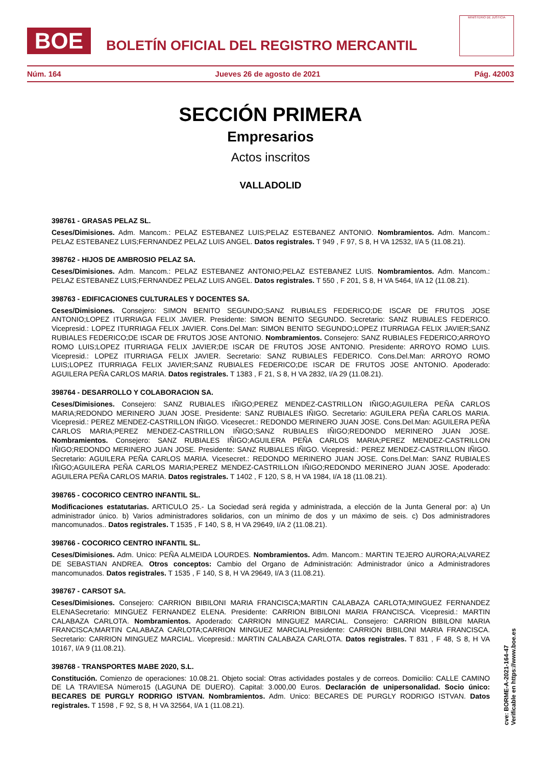BOE
BOLETÍN OFICIAL DEL REGISTRO MERCANTIL
MINISTERIO DE JUSTICIA
Núm. 164 Jueves 26 de agosto de 2021 Pág. 42003
SECCIÓN PRIMERA
Empresarios
Actos inscritos
VALLADOLID
398761 - GRASAS PELAZ SL.
Ceses/Dimisiones. Adm. Mancom.: PELAZ ESTEBANEZ LUIS;PELAZ ESTEBANEZ ANTONIO. Nombramientos. Adm. Mancom.: PELAZ ESTEBANEZ LUIS;FERNANDEZ PELAZ LUIS ANGEL. Datos registrales. T 949 , F 97, S 8, H VA 12532, I/A 5 (11.08.21).
398762 - HIJOS DE AMBROSIO PELAZ SA.
Ceses/Dimisiones. Adm. Mancom.: PELAZ ESTEBANEZ ANTONIO;PELAZ ESTEBANEZ LUIS. Nombramientos. Adm. Mancom.: PELAZ ESTEBANEZ LUIS;FERNANDEZ PELAZ LUIS ANGEL. Datos registrales. T 550 , F 201, S 8, H VA 5464, I/A 12 (11.08.21).
398763 - EDIFICACIONES CULTURALES Y DOCENTES SA.
Ceses/Dimisiones. Consejero: SIMON BENITO SEGUNDO;SANZ RUBIALES FEDERICO;DE ISCAR DE FRUTOS JOSE ANTONIO;LOPEZ ITURRIAGA FELIX JAVIER. Presidente: SIMON BENITO SEGUNDO. Secretario: SANZ RUBIALES FEDERICO. Vicepresid.: LOPEZ ITURRIAGA FELIX JAVIER. Cons.Del.Man: SIMON BENITO SEGUNDO;LOPEZ ITURRIAGA FELIX JAVIER;SANZ RUBIALES FEDERICO;DE ISCAR DE FRUTOS JOSE ANTONIO. Nombramientos. Consejero: SANZ RUBIALES FEDERICO;ARROYO ROMO LUIS;LOPEZ ITURRIAGA FELIX JAVIER;DE ISCAR DE FRUTOS JOSE ANTONIO. Presidente: ARROYO ROMO LUIS. Vicepresid.: LOPEZ ITURRIAGA FELIX JAVIER. Secretario: SANZ RUBIALES FEDERICO. Cons.Del.Man: ARROYO ROMO LUIS;LOPEZ ITURRIAGA FELIX JAVIER;SANZ RUBIALES FEDERICO;DE ISCAR DE FRUTOS JOSE ANTONIO. Apoderado: AGUILERA PEÑA CARLOS MARIA. Datos registrales. T 1383 , F 21, S 8, H VA 2832, I/A 29 (11.08.21).
398764 - DESARROLLO Y COLABORACION SA.
Ceses/Dimisiones. Consejero: SANZ RUBIALES IÑIGO;PEREZ MENDEZ-CASTRILLON IÑIGO;AGUILERA PEÑA CARLOS MARIA;REDONDO MERINERO JUAN JOSE. Presidente: SANZ RUBIALES IÑIGO. Secretario: AGUILERA PEÑA CARLOS MARIA. Vicepresid.: PEREZ MENDEZ-CASTRILLON IÑIGO. Vicesecret.: REDONDO MERINERO JUAN JOSE. Cons.Del.Man: AGUILERA PEÑA CARLOS MARIA;PEREZ MENDEZ-CASTRILLON IÑIGO;SANZ RUBIALES IÑIGO;REDONDO MERINERO JUAN JOSE. Nombramientos. Consejero: SANZ RUBIALES IÑIGO;AGUILERA PEÑA CARLOS MARIA;PEREZ MENDEZ-CASTRILLON IÑIGO;REDONDO MERINERO JUAN JOSE. Presidente: SANZ RUBIALES IÑIGO. Vicepresid.: PEREZ MENDEZ-CASTRILLON IÑIGO. Secretario: AGUILERA PEÑA CARLOS MARIA. Vicesecret.: REDONDO MERINERO JUAN JOSE. Cons.Del.Man: SANZ RUBIALES IÑIGO;AGUILERA PEÑA CARLOS MARIA;PEREZ MENDEZ-CASTRILLON IÑIGO;REDONDO MERINERO JUAN JOSE. Apoderado: AGUILERA PEÑA CARLOS MARIA. Datos registrales. T 1402 , F 120, S 8, H VA 1984, I/A 18 (11.08.21).
398765 - COCORICO CENTRO INFANTIL SL.
Modificaciones estatutarias. ARTICULO 25.- La Sociedad será regida y administrada, a elección de la Junta General por: a) Un administrador único. b) Varios administradores solidarios, con un mínimo de dos y un máximo de seis. c) Dos administradores mancomunados.. Datos registrales. T 1535 , F 140, S 8, H VA 29649, I/A 2 (11.08.21).
398766 - COCORICO CENTRO INFANTIL SL.
Ceses/Dimisiones. Adm. Unico: PEÑA ALMEIDA LOURDES. Nombramientos. Adm. Mancom.: MARTIN TEJERO AURORA;ALVAREZ DE SEBASTIAN ANDREA. Otros conceptos: Cambio del Organo de Administración: Administrador único a Administradores mancomunados. Datos registrales. T 1535 , F 140, S 8, H VA 29649, I/A 3 (11.08.21).
398767 - CARSOT SA.
Ceses/Dimisiones. Consejero: CARRION BIBILONI MARIA FRANCISCA;MARTIN CALABAZA CARLOTA;MINGUEZ FERNANDEZ ELENASecretario: MINGUEZ FERNANDEZ ELENA. Presidente: CARRION BIBILONI MARIA FRANCISCA. Vicepresid.: MARTIN CALABAZA CARLOTA. Nombramientos. Apoderado: CARRION MINGUEZ MARCIAL. Consejero: CARRION BIBILONI MARIA FRANCISCA;MARTIN CALABAZA CARLOTA;CARRION MINGUEZ MARCIALPresidente: CARRION BIBILONI MARIA FRANCISCA. Secretario: CARRION MINGUEZ MARCIAL. Vicepresid.: MARTIN CALABAZA CARLOTA. Datos registrales. T 831 , F 48, S 8, H VA 10167, I/A 9 (11.08.21).
398768 - TRANSPORTES MABE 2020, S.L.
Constitución. Comienzo de operaciones: 10.08.21. Objeto social: Otras actividades postales y de correos. Domicilio: CALLE CAMINO DE LA TRAVIESA Número15 (LAGUNA DE DUERO). Capital: 3.000,00 Euros. Declaración de unipersonalidad. Socio único: BECARES DE PURGLY RODRIGO ISTVAN. Nombramientos. Adm. Unico: BECARES DE PURGLY RODRIGO ISTVAN. Datos registrales. T 1598 , F 92, S 8, H VA 32564, I/A 1 (11.08.21).
cve: BORME-A-2021-164-47
Verificable en https://www.boe.es